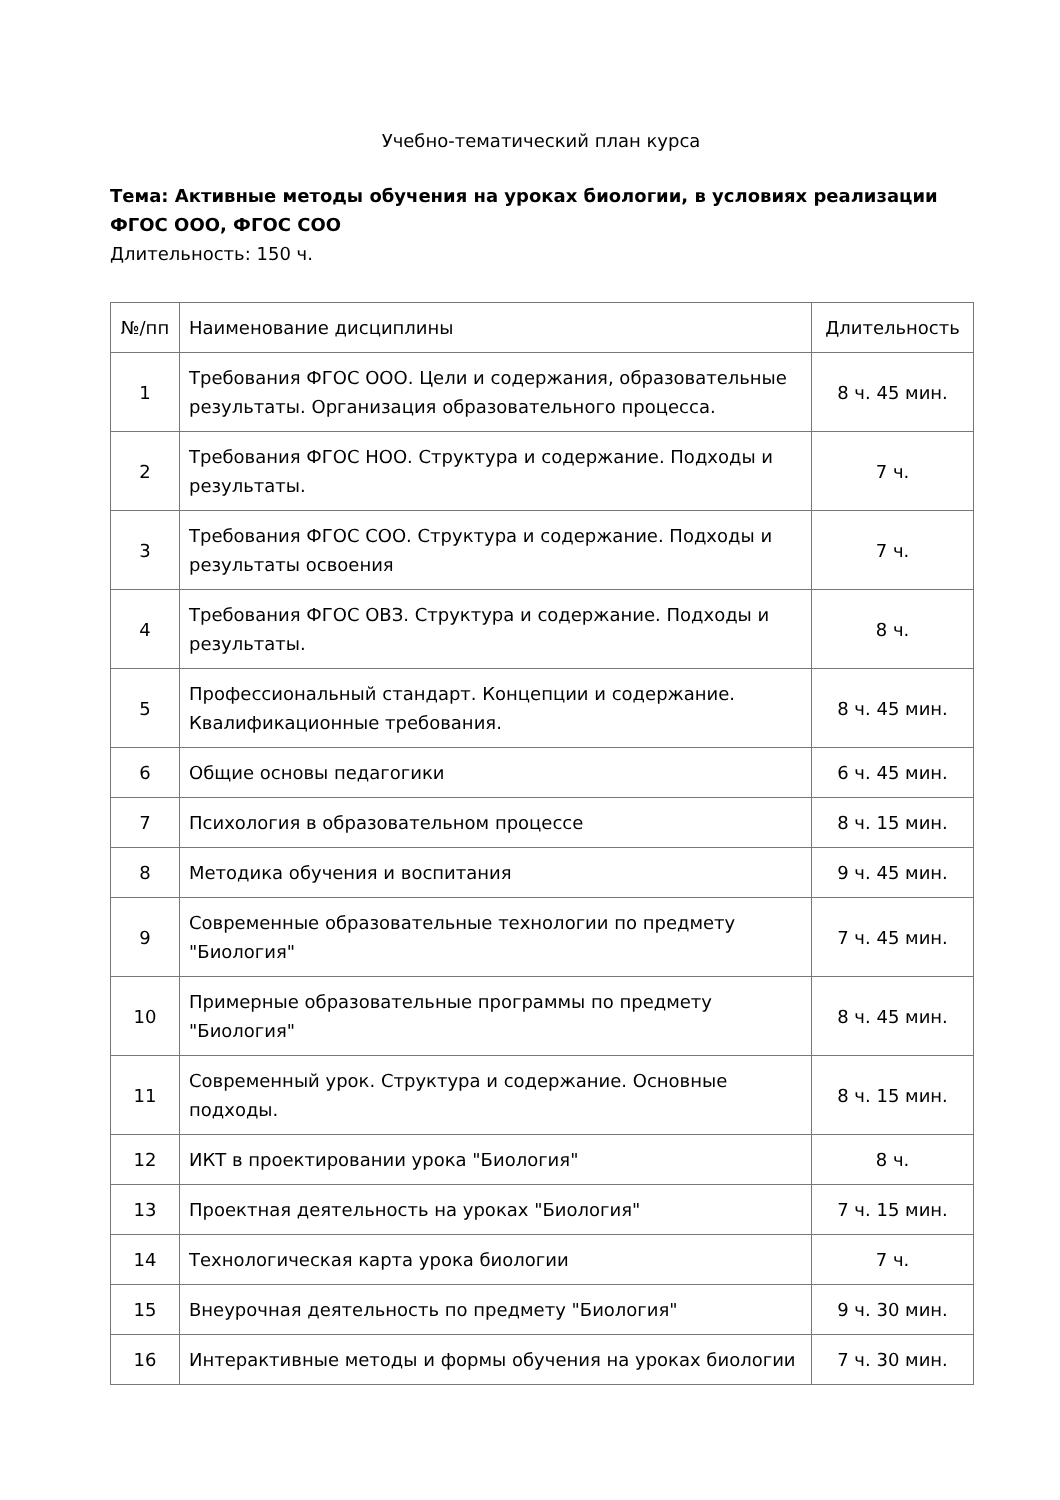Учебно-тематический план курса
Тема: Активные методы обучения на уроках биологии, в условиях реализации ФГОС ООО, ФГОС СОО
Длительность: 150 ч.
| №/пп | Наименование дисциплины | Длительность |
| --- | --- | --- |
| 1 | Требования ФГОС ООО. Цели и содержания, образовательные результаты. Организация образовательного процесса. | 8 ч. 45 мин. |
| 2 | Требования ФГОС НОО. Структура и содержание. Подходы и результаты. | 7 ч. |
| 3 | Требования ФГОС СОО. Структура и содержание. Подходы и результаты освоения | 7 ч. |
| 4 | Требования ФГОС ОВЗ. Структура и содержание. Подходы и результаты. | 8 ч. |
| 5 | Профессиональный стандарт. Концепции и содержание. Квалификационные требования. | 8 ч. 45 мин. |
| 6 | Общие основы педагогики | 6 ч. 45 мин. |
| 7 | Психология в образовательном процессе | 8 ч. 15 мин. |
| 8 | Методика обучения и воспитания | 9 ч. 45 мин. |
| 9 | Современные образовательные технологии по предмету "Биология" | 7 ч. 45 мин. |
| 10 | Примерные образовательные программы по предмету "Биология" | 8 ч. 45 мин. |
| 11 | Современный урок. Структура и содержание. Основные подходы. | 8 ч. 15 мин. |
| 12 | ИКТ в проектировании урока "Биология" | 8 ч. |
| 13 | Проектная деятельность на уроках "Биология" | 7 ч. 15 мин. |
| 14 | Технологическая карта урока биологии | 7 ч. |
| 15 | Внеурочная деятельность по предмету "Биология" | 9 ч. 30 мин. |
| 16 | Интерактивные методы и формы обучения на уроках биологии | 7 ч. 30 мин. |